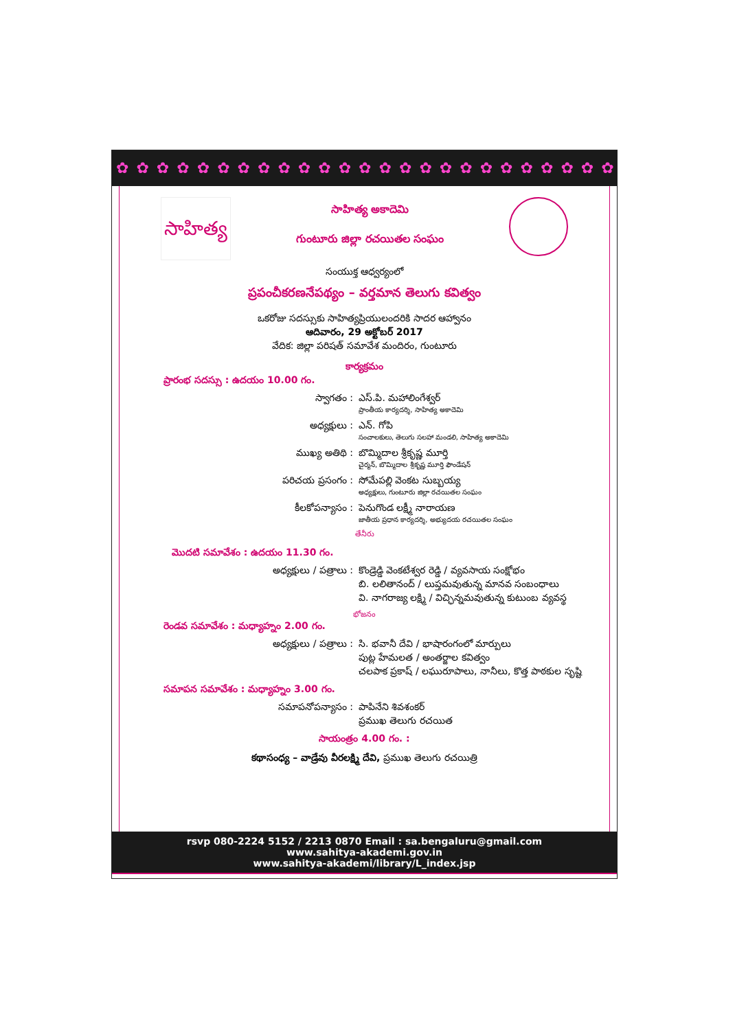✿ ✿ ✿ ✿ ✿ ✿ ✿ ✿ ✿ ✿ ✿ ✿ ✿ ✿ ✿ ✿ ✿ ✿ ✿ ✿ ✿ ✿ ✿ ✿ ✿ ✿ ✿ ✿ ✿ ✿ ✿
సాహిత్య
సాహిత్య అకాదెమి
గుంటూరు జిల్లా రచయితల సంఘం
సంయుక్త ఆధ్వర్యంలో
ప్రపంచీకరణనేపథ్యం – వర్తమాన తెలుగు కవిత్వం
ఒకరోజు సదస్సుకు సాహిత్యప్రియులందరికి సాదర ఆహ్వానం
ఆదివారం, 29 అక్టోబర్ 2017
వేదిక: జిల్లా పరిషత్ సమావేశ మందిరం, గుంటూరు
కార్యక్రమం
ప్రారంభ సదస్సు : ఉదయం 10.00 గం.
స్వాగతం : ఎస్.పి. మహాలింగేశ్వర్
ప్రాంతీయ కార్యదర్శి, సాహిత్య అకాదెమి
అధ్యక్షులు : ఎన్. గోపి
సంచాలకులు, తెలుగు సలహా మండలి, సాహిత్య అకాదెమి
ముఖ్య అతిథి : బొమ్మిదాల శ్రీకృష్ణ మూర్తి
చైర్మన్, బొమ్మిదాల శ్రీకృష్ణ మూర్తి ఫౌండేషన్
పరిచయ ప్రసంగం : సోమేపల్లి వెంకట సుబ్బయ్య
అధ్యక్షులు, గుంటూరు జిల్లా రచయితల సంఘం
కీలకోపన్యాసం : పెనుగొండ లక్ష్మీ నారాయణ
జాతీయ ప్రధాన కార్యదర్శి, అభ్యుదయ రచయితల సంఘం
తేనీరు
మొదటి సమావేశం : ఉదయం 11.30 గం.
అధ్యక్షులు / పత్రాలు : కొండ్రెడ్డి వెంకటేశ్వర రెడ్డి / వ్యవసాయ సంక్షోభం
బి. లలితానంద్ / లుప్తమవుతున్న మానవ సంబంధాలు
వి. నాగరాజ్య లక్ష్మి / విచ్ఛిన్నమవుతున్న కుటుంబ వ్యవస్థ
భోజనం
రెండవ సమావేశం : మధ్యాహ్నం 2.00 గం.
అధ్యక్షులు / పత్రాలు : సి. భవానీ దేవి / భాషారంగంలో మార్పులు
పుట్ల హేమలత / అంతర్జాల కవిత్వం
చలపాక ప్రకాష్ / లఘురూపాలు, నానీలు, కొత్త పాఠకుల సృష్టి
సమాపన సమావేశం : మధ్యాహ్నం 3.00 గం.
సమాపనోపన్యాసం : పాపినేని శివశంకర్
ప్రముఖ తెలుగు రచయిత
సాయంత్రం 4.00 గం. :
కథాసంధ్య – వాడ్రేవు వీరలక్ష్మి దేవి, ప్రముఖ తెలుగు రచయిత్రి
rsvp 080-2224 5152 / 2213 0870 Email : sa.bengaluru@gmail.com
www.sahitya-akademi.gov.in
www.sahitya-akademi/library/L_index.jsp